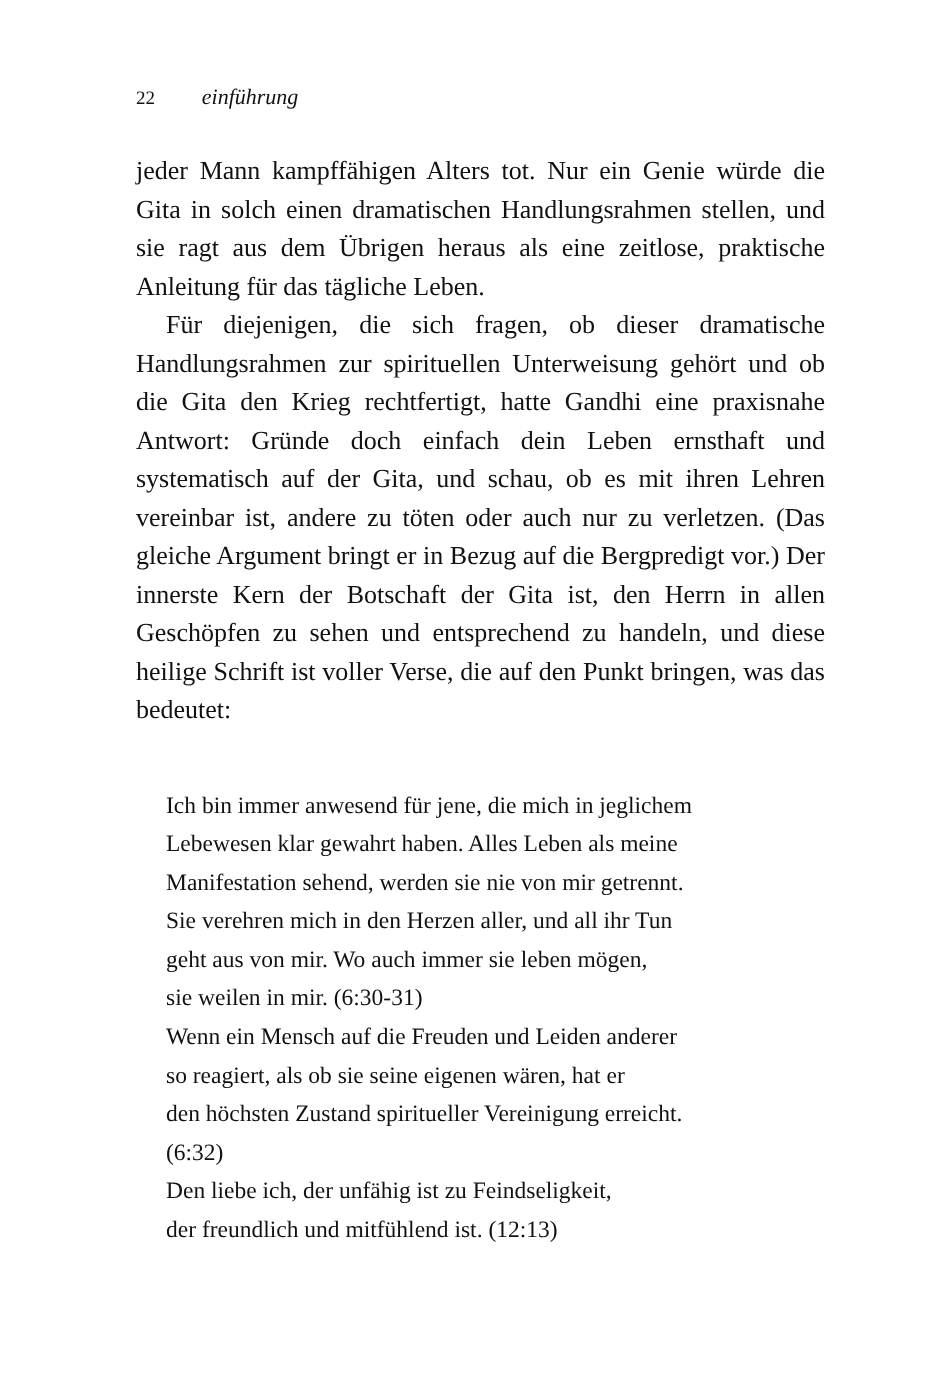22 einführung
jeder Mann kampffähigen Alters tot. Nur ein Genie würde die Gita in solch einen dramatischen Handlungsrahmen stellen, und sie ragt aus dem Übrigen heraus als eine zeitlose, prakti­sche Anleitung für das tägliche Leben.
Für diejenigen, die sich fragen, ob dieser dramatische Handlungsrahmen zur spirituellen Unterweisung gehört und ob die Gita den Krieg rechtfertigt, hatte Gandhi eine praxisna­he Antwort: Gründe doch einfach dein Leben ernsthaft und systematisch auf der Gita, und schau, ob es mit ihren Lehren vereinbar ist, andere zu töten oder auch nur zu verletzen. (Das gleiche Argument bringt er in Bezug auf die Bergpredigt vor.) Der innerste Kern der Botschaft der Gita ist, den Herrn in al­len Geschöpfen zu sehen und entsprechend zu handeln, und diese heilige Schrift ist voller Verse, die auf den Punkt bringen, was das bedeutet:
Ich bin immer anwesend für jene, die mich in jeglichem
Lebewesen klar gewahrt haben. Alles Leben als meine
Manifestation sehend, werden sie nie von mir getrennt.
Sie verehren mich in den Herzen aller, und all ihr Tun
geht aus von mir. Wo auch immer sie leben mögen,
sie weilen in mir. (6:30-31)
Wenn ein Mensch auf die Freuden und Leiden anderer
so reagiert, als ob sie seine eigenen wären, hat er
den höchsten Zustand spiritueller Vereinigung erreicht.
(6:32)
Den liebe ich, der unfähig ist zu Feindseligkeit,
der freundlich und mitfühlend ist. (12:13)